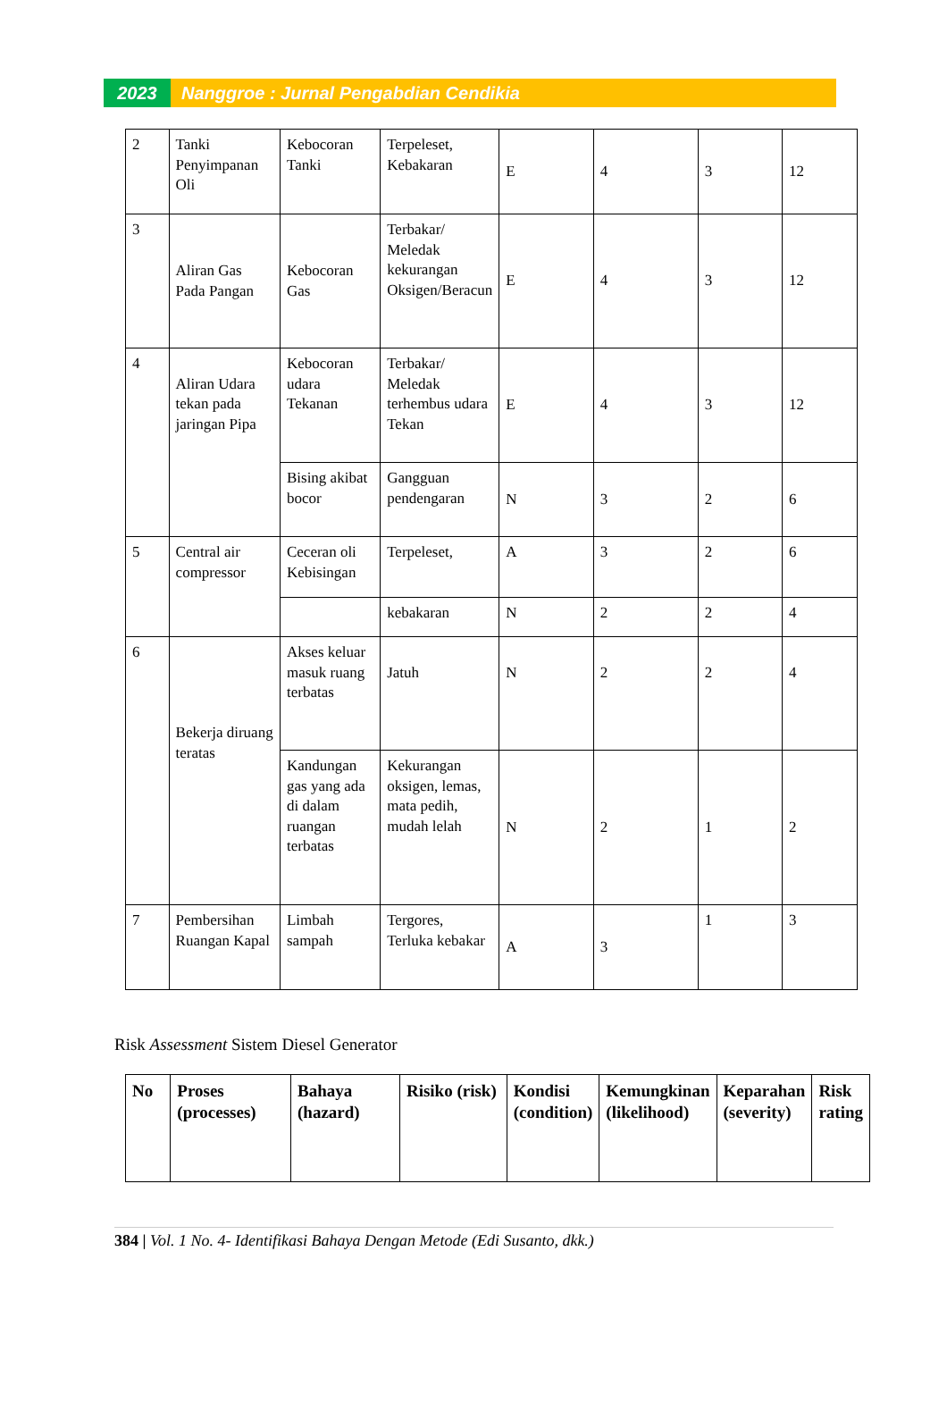2023 Nanggroe : Jurnal Pengabdian Cendikia
| 2 | Tanki Penyimpanan Oli | Kebocoran Tanki | Terpeleset, Kebakaran | E | 4 | 3 | 12 |
| 3 | Aliran Gas Pada Pangan | Kebocoran Gas | Terbakar/ Meledak kekurangan Oksigen/Beracun | E | 4 | 3 | 12 |
| 4 | Aliran Udara tekan pada jaringan Pipa | Kebocoran udara Tekanan | Terbakar/ Meledak terhembus udara Tekan | E | 4 | 3 | 12 |
| | | Bising akibat bocor | Gangguan pendengaran | N | 3 | 2 | 6 |
| 5 | Central air compressor | Ceceran oli Kebisingan | Terpeleset, | A | 3 | 2 | 6 |
| | | | kebakaran | N | 2 | 2 | 4 |
| 6 | Bekerja diruang teratas | Akses keluar masuk ruang terbatas | Jatuh | N | 2 | 2 | 4 |
| | | Kandungan gas yang ada di dalam ruangan terbatas | Kekurangan oksigen, lemas, mata pedih, mudah lelah | N | 2 | 1 | 2 |
| 7 | Pembersihan Ruangan Kapal | Limbah sampah | Tergores, Terluka kebakar | A | 3 | 1 | 3 |
Risk Assessment Sistem Diesel Generator
| No | Proses (processes) | Bahaya (hazard) | Risiko (risk) | Kondisi (condition) | Kemungkinan (likelihood) | Keparahan (severity) | Risk rating |
| --- | --- | --- | --- | --- | --- | --- | --- |
384 | Vol. 1 No. 4- Identifikasi Bahaya Dengan Metode (Edi Susanto, dkk.)